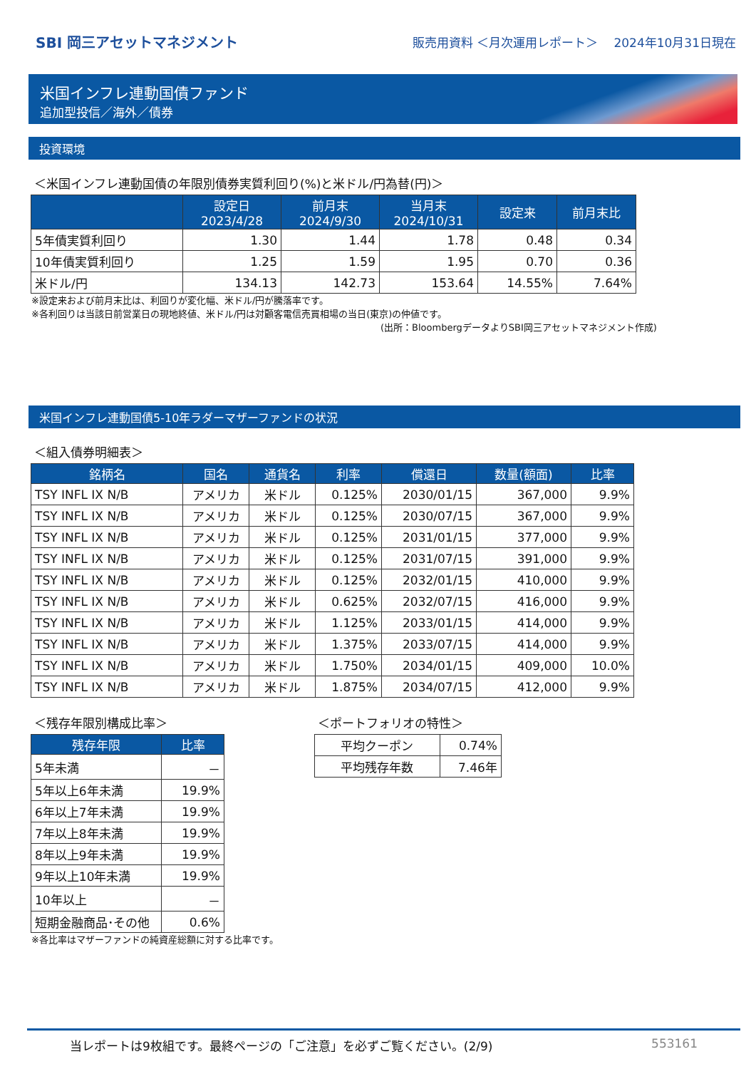SBI 岡三アセットマネジメント
販売用資料 ＜月次運用レポート＞　 2024年10月31日現在
米国インフレ連動国債ファンド
追加型投信／海外／債券
投資環境
＜米国インフレ連動国債の年限別債券実質利回り(%)と米ドル/円為替(円)＞
| | 設定日 2023/4/28 | 前月末 2024/9/30 | 当月末 2024/10/31 | 設定来 | 前月末比 |
| --- | --- | --- | --- | --- | --- |
| 5年債実質利回り | 1.30 | 1.44 | 1.78 | 0.48 | 0.34 |
| 10年債実質利回り | 1.25 | 1.59 | 1.95 | 0.70 | 0.36 |
| 米ドル/円 | 134.13 | 142.73 | 153.64 | 14.55% | 7.64% |
※設定来および前月末比は、利回りが変化幅、米ドル/円が騰落率です。
※各利回りは当該日前営業日の現地終値、米ドル/円は対顧客電信売買相場の当日(東京)の仲値です。
(出所：BloombergデータよりSBI岡三アセットマネジメント作成)
米国インフレ連動国債5-10年ラダーマザーファンドの状況
＜組入債券明細表＞
| 銘柄名 | 国名 | 通貨名 | 利率 | 償還日 | 数量(額面) | 比率 |
| --- | --- | --- | --- | --- | --- | --- |
| TSY INFL IX N/B | アメリカ | 米ドル | 0.125% | 2030/01/15 | 367,000 | 9.9% |
| TSY INFL IX N/B | アメリカ | 米ドル | 0.125% | 2030/07/15 | 367,000 | 9.9% |
| TSY INFL IX N/B | アメリカ | 米ドル | 0.125% | 2031/01/15 | 377,000 | 9.9% |
| TSY INFL IX N/B | アメリカ | 米ドル | 0.125% | 2031/07/15 | 391,000 | 9.9% |
| TSY INFL IX N/B | アメリカ | 米ドル | 0.125% | 2032/01/15 | 410,000 | 9.9% |
| TSY INFL IX N/B | アメリカ | 米ドル | 0.625% | 2032/07/15 | 416,000 | 9.9% |
| TSY INFL IX N/B | アメリカ | 米ドル | 1.125% | 2033/01/15 | 414,000 | 9.9% |
| TSY INFL IX N/B | アメリカ | 米ドル | 1.375% | 2033/07/15 | 414,000 | 9.9% |
| TSY INFL IX N/B | アメリカ | 米ドル | 1.750% | 2034/01/15 | 409,000 | 10.0% |
| TSY INFL IX N/B | アメリカ | 米ドル | 1.875% | 2034/07/15 | 412,000 | 9.9% |
＜残存年限別構成比率＞
| 残存年限 | 比率 |
| --- | --- |
| 5年未満 | － |
| 5年以上6年未満 | 19.9% |
| 6年以上7年未満 | 19.9% |
| 7年以上8年未満 | 19.9% |
| 8年以上9年未満 | 19.9% |
| 9年以上10年未満 | 19.9% |
| 10年以上 | － |
| 短期金融商品･その他 | 0.6% |
※各比率はマザーファンドの純資産総額に対する比率です。
＜ポートフォリオの特性＞
| 平均クーポン | 0.74% |
| 平均残存年数 | 7.46年 |
当レポートは9枚組です。最終ページの「ご注意」を必ずご覧ください。(2/9) 553161